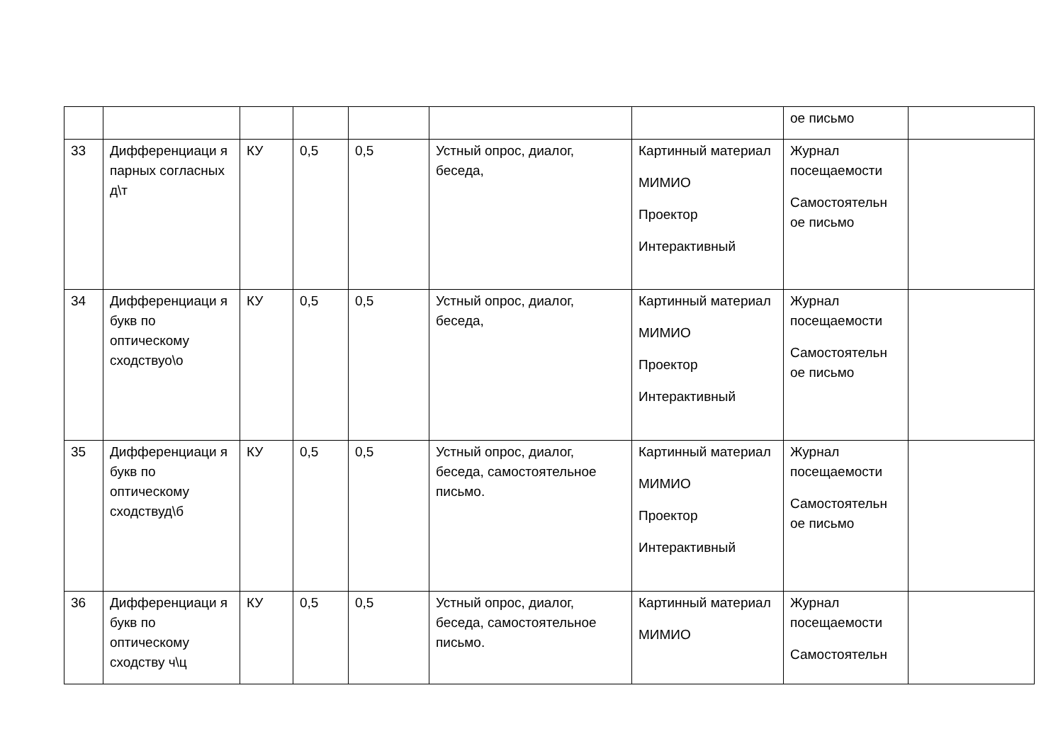| | | | | | | | ое письмо | |
| 33 | Дифференциаци я парных согласных д\т | КУ | 0,5 | 0,5 | Устный опрос, диалог, беседа, | Картинный материал МИМИО Проектор Интерактивный | Журнал посещаемости Самостоятельн ое письмо | |
| 34 | Дифференциаци я букв по оптическому сходствуо\о | КУ | 0,5 | 0,5 | Устный опрос, диалог, беседа, | Картинный материал МИМИО Проектор Интерактивный | Журнал посещаемости Самостоятельн ое письмо | |
| 35 | Дифференциаци я букв по оптическому сходствуд\б | КУ | 0,5 | 0,5 | Устный опрос, диалог, беседа, самостоятельное письмо. | Картинный материал МИМИО Проектор Интерактивный | Журнал посещаемости Самостоятельн ое письмо | |
| 36 | Дифференциаци я букв по оптическому сходству ч\ц | КУ | 0,5 | 0,5 | Устный опрос, диалог, беседа, самостоятельное письмо. | Картинный материал МИМИО | Журнал посещаемости Самостоятельн | |